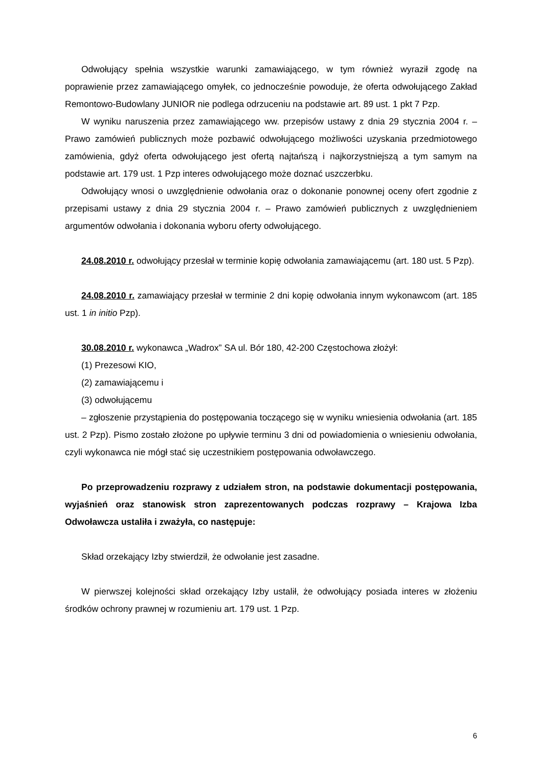Odwołujący spełnia wszystkie warunki zamawiającego, w tym również wyraził zgodę na poprawienie przez zamawiającego omyłek, co jednocześnie powoduje, że oferta odwołującego Zakład Remontowo-Budowlany JUNIOR nie podlega odrzuceniu na podstawie art. 89 ust. 1 pkt 7 Pzp.
W wyniku naruszenia przez zamawiającego ww. przepisów ustawy z dnia 29 stycznia 2004 r. – Prawo zamówień publicznych może pozbawić odwołującego możliwości uzyskania przedmiotowego zamówienia, gdyż oferta odwołującego jest ofertą najtańszą i najkorzystniejszą a tym samym na podstawie art. 179 ust. 1 Pzp interes odwołującego może doznać uszczerbku.
Odwołujący wnosi o uwzględnienie odwołania oraz o dokonanie ponownej oceny ofert zgodnie z przepisami ustawy z dnia 29 stycznia 2004 r. – Prawo zamówień publicznych z uwzględnieniem argumentów odwołania i dokonania wyboru oferty odwołującego.
24.08.2010 r. odwołujący przesłał w terminie kopię odwołania zamawiającemu (art. 180 ust. 5 Pzp).
24.08.2010 r. zamawiający przesłał w terminie 2 dni kopię odwołania innym wykonawcom (art. 185 ust. 1 in initio Pzp).
30.08.2010 r. wykonawca „Wadrox” SA ul. Bór 180, 42-200 Częstochowa złożył:
(1) Prezesowi KIO,
(2) zamawiającemu i
(3) odwołującemu
– zgłoszenie przystąpienia do postępowania toczącego się w wyniku wniesienia odwołania (art. 185 ust. 2 Pzp). Pismo zostało złożone po upływie terminu 3 dni od powiadomienia o wniesieniu odwołania, czyli wykonawca nie mógł stać się uczestnikiem postępowania odwoławczego.
Po przeprowadzeniu rozprawy z udziałem stron, na podstawie dokumentacji postępowania, wyjaśnień oraz stanowisk stron zaprezentowanych podczas rozprawy – Krajowa Izba Odwoławcza ustaliła i zważyła, co następuje:
Skład orzekający Izby stwierdził, że odwołanie jest zasadne.
W pierwszej kolejności skład orzekający Izby ustalił, że odwołujący posiada interes w złożeniu środków ochrony prawnej w rozumieniu art. 179 ust. 1 Pzp.
6